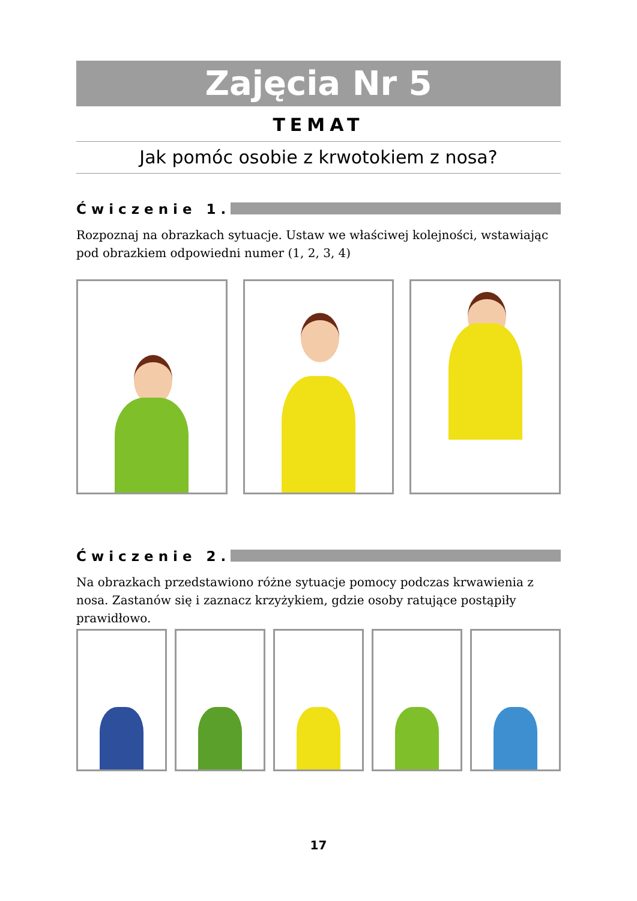Zajęcia Nr 5
TEMAT
Jak pomóc osobie z krwotokiem z nosa?
Ćwiczenie 1.
Rozpoznaj na obrazkach sytuacje. Ustaw we właściwej kolejności, wstawiając pod obrazkiem odpowiedni numer (1, 2, 3, 4)
Ćwiczenie 2.
Na obrazkach przedstawiono różne sytuacje pomocy podczas krwawienia z nosa. Zastanów się i zaznacz krzyżykiem, gdzie osoby ratujące postąpiły prawidłowo.
17